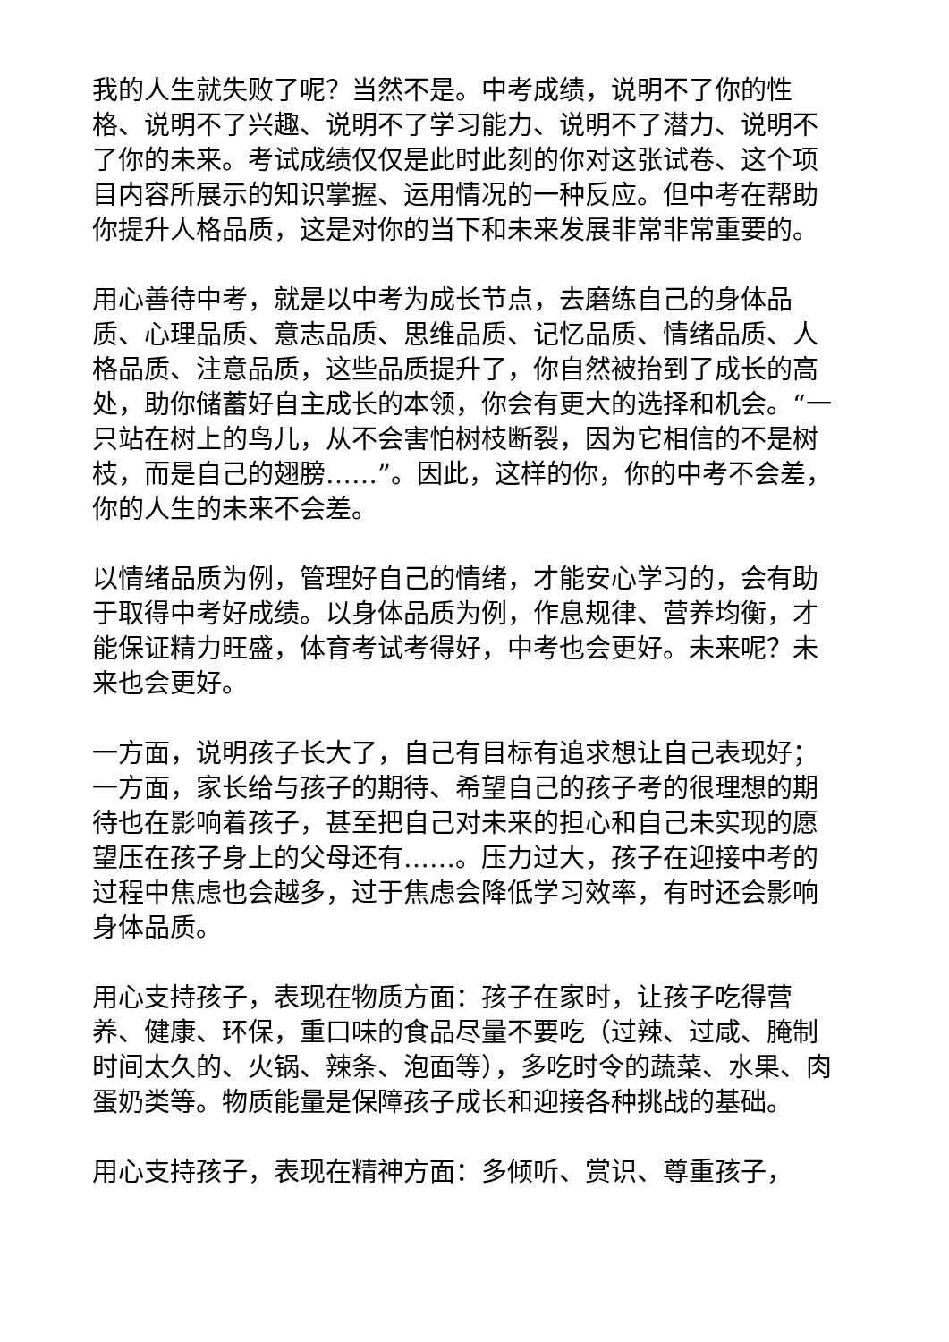我的人生就失败了呢？当然不是。中考成绩，说明不了你的性格、说明不了兴趣、说明不了学习能力、说明不了潜力、说明不了你的未来。考试成绩仅仅是此时此刻的你对这张试卷、这个项目内容所展示的知识掌握、运用情况的一种反应。但中考在帮助你提升人格品质，这是对你的当下和未来发展非常非常重要的。
用心善待中考，就是以中考为成长节点，去磨练自己的身体品质、心理品质、意志品质、思维品质、记忆品质、情绪品质、人格品质、注意品质，这些品质提升了，你自然被抬到了成长的高处，助你储蓄好自主成长的本领，你会有更大的选择和机会。“一只站在树上的鸟儿，从不会害怕树枝断裂，因为它相信的不是树枝，而是自己的翅膀……”。因此，这样的你，你的中考不会差，你的人生的未来不会差。
以情绪品质为例，管理好自己的情绪，才能安心学习的，会有助于取得中考好成绩。以身体品质为例，作息规律、营养均衡，才能保证精力旺盛，体育考试考得好，中考也会更好。未来呢？未来也会更好。
一方面，说明孩子长大了，自己有目标有追求想让自己表现好；一方面，家长给与孩子的期待、希望自己的孩子考的很理想的期待也在影响着孩子，甚至把自己对未来的担心和自己未实现的愿望压在孩子身上的父母还有……。压力过大，孩子在迎接中考的过程中焦虑也会越多，过于焦虑会降低学习效率，有时还会影响身体品质。
用心支持孩子，表现在物质方面：孩子在家时，让孩子吃得营养、健康、环保，重口味的食品尽量不要吃（过辣、过咸、腌制时间太久的、火锅、辣条、泡面等），多吃时令的蔬菜、水果、肉蛋奶类等。物质能量是保障孩子成长和迎接各种挑战的基础。
用心支持孩子，表现在精神方面：多倾听、赏识、尊重孩子，